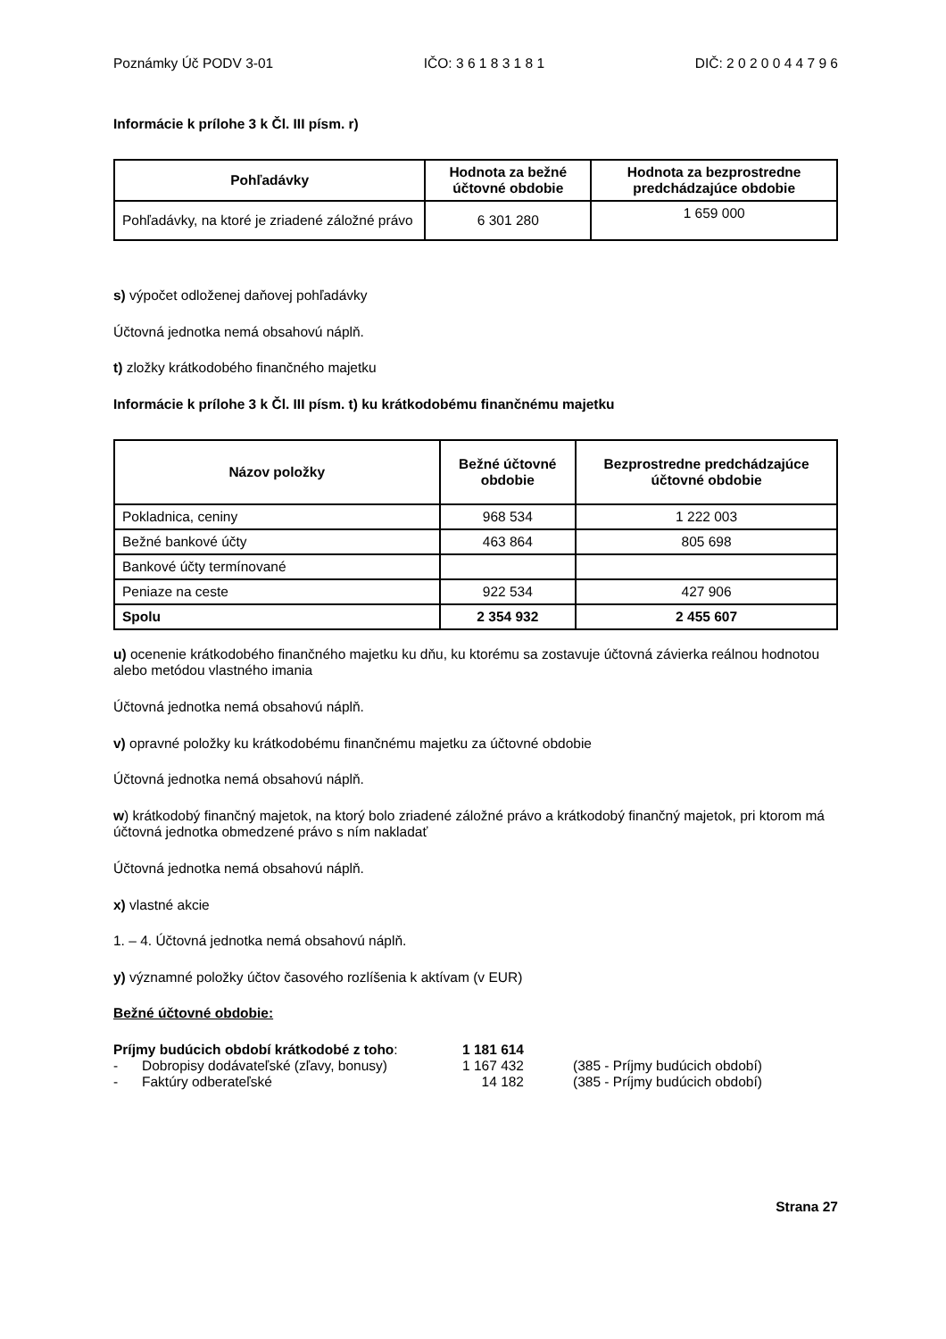Poznámky Úč PODV 3-01 IČO: 3 6 1 8 3 1 8 1 DIČ: 2 0 2 0 0 4 4 7 9 6
Informácie k prílohe 3 k Čl. III písm. r)
| Pohľadávky | Hodnota za bežné účtovné obdobie | Hodnota za bezprostredne predchádzajúce obdobie |
| --- | --- | --- |
| Pohľadávky, na ktoré je zriadené záložné právo | 6 301 280 | 1 659 000 |
s) výpočet odloženej daňovej pohľadávky
Účtovná jednotka nemá obsahovú náplň.
t) zložky krátkodobého finančného majetku
Informácie k prílohe 3 k Čl. III písm. t) ku krátkodobému finančnému majetku
| Názov položky | Bežné účtovné obdobie | Bezprostredne predchádzajúce účtovné obdobie |
| --- | --- | --- |
| Pokladnica, ceniny | 968 534 | 1 222 003 |
| Bežné bankové účty | 463 864 | 805 698 |
| Bankové účty termínované | | |
| Peniaze na ceste | 922 534 | 427 906 |
| Spolu | 2 354 932 | 2 455 607 |
u) ocenenie krátkodobého finančného majetku ku dňu, ku ktorému sa zostavuje účtovná závierka reálnou hodnotou alebo metódou vlastného imania
Účtovná jednotka nemá obsahovú náplň.
v) opravné položky ku krátkodobému finančnému majetku za účtovné obdobie
Účtovná jednotka nemá obsahovú náplň.
w) krátkodobý finančný majetok, na ktorý bolo zriadené záložné právo a krátkodobý finančný majetok, pri ktorom má účtovná jednotka obmedzené právo s ním nakladať
Účtovná jednotka nemá obsahovú náplň.
x) vlastné akcie
1. – 4. Účtovná jednotka nemá obsahovú náplň.
y) významné položky účtov časového rozlíšenia k aktívam (v EUR)
Bežné účtovné obdobie:
| Príjmy budúcich období krátkodobé z toho : | | 1 181 614 | |
| - | Dobropisy dodávateľské (zľavy, bonusy) | 1 167 432 | (385 - Príjmy budúcich období) |
| - | Faktúry odberateľské | 14 182 | (385 - Príjmy budúcich období) |
Strana 27